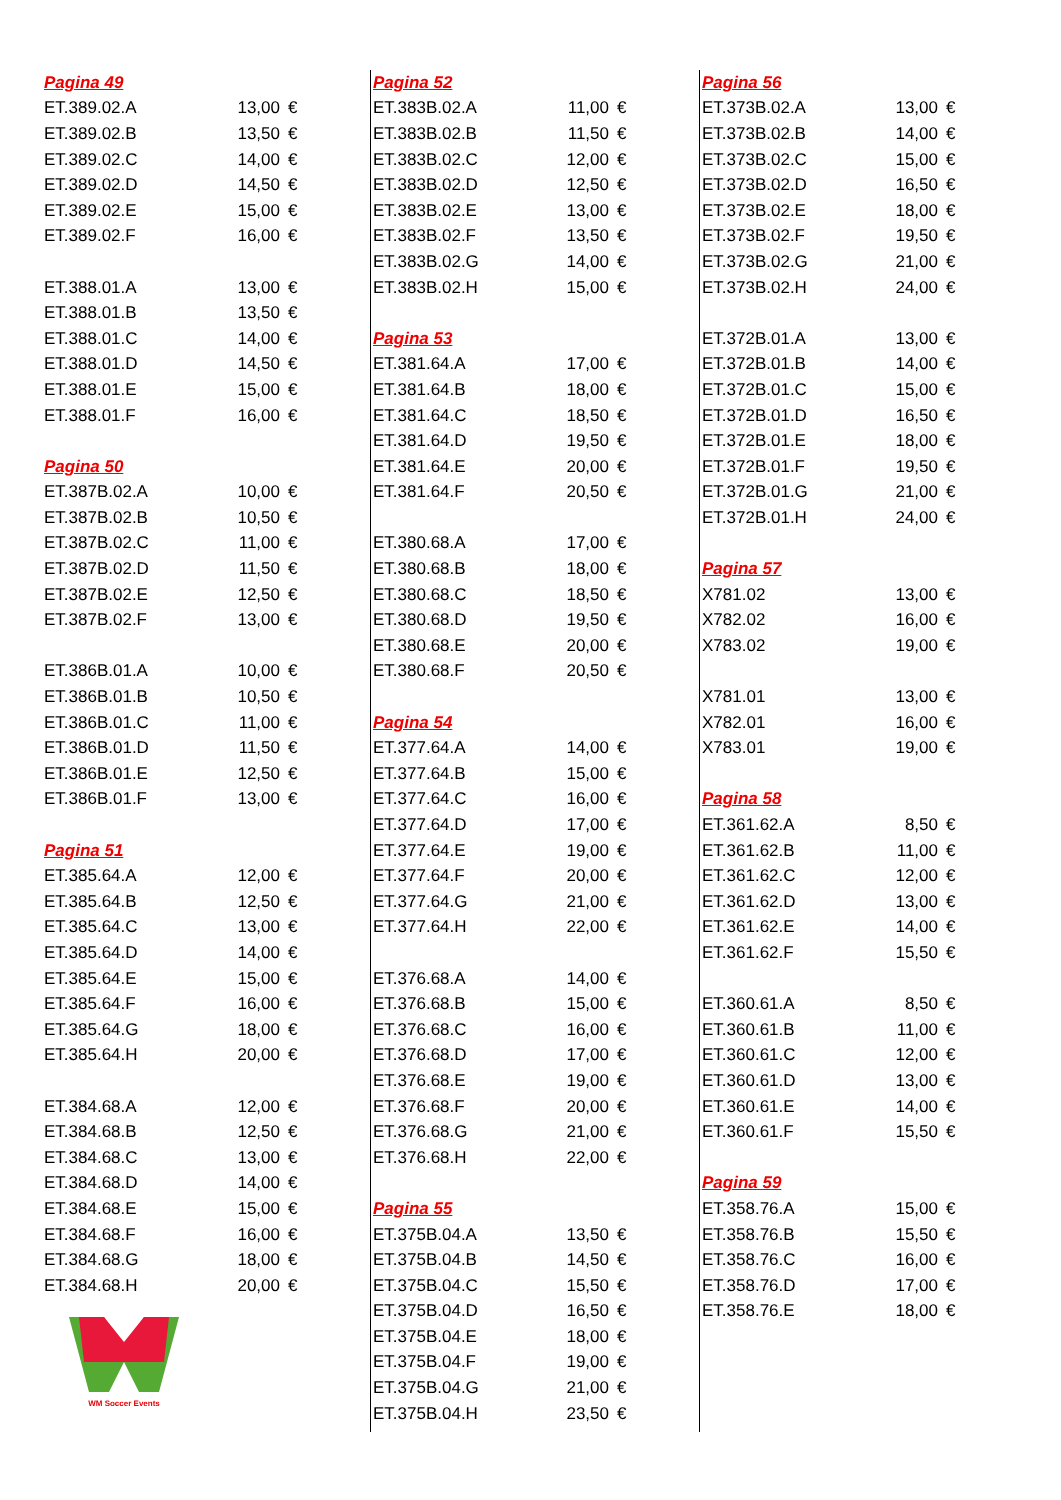| Pagina 49 | | |
| ET.389.02.A | 13,00 | € |
| ET.389.02.B | 13,50 | € |
| ET.389.02.C | 14,00 | € |
| ET.389.02.D | 14,50 | € |
| ET.389.02.E | 15,00 | € |
| ET.389.02.F | 16,00 | € |
| ET.388.01.A | 13,00 | € |
| ET.388.01.B | 13,50 | € |
| ET.388.01.C | 14,00 | € |
| ET.388.01.D | 14,50 | € |
| ET.388.01.E | 15,00 | € |
| ET.388.01.F | 16,00 | € |
| Pagina 50 | | |
| ET.387B.02.A | 10,00 | € |
| ET.387B.02.B | 10,50 | € |
| ET.387B.02.C | 11,00 | € |
| ET.387B.02.D | 11,50 | € |
| ET.387B.02.E | 12,50 | € |
| ET.387B.02.F | 13,00 | € |
| ET.386B.01.A | 10,00 | € |
| ET.386B.01.B | 10,50 | € |
| ET.386B.01.C | 11,00 | € |
| ET.386B.01.D | 11,50 | € |
| ET.386B.01.E | 12,50 | € |
| ET.386B.01.F | 13,00 | € |
| Pagina 51 | | |
| ET.385.64.A | 12,00 | € |
| ET.385.64.B | 12,50 | € |
| ET.385.64.C | 13,00 | € |
| ET.385.64.D | 14,00 | € |
| ET.385.64.E | 15,00 | € |
| ET.385.64.F | 16,00 | € |
| ET.385.64.G | 18,00 | € |
| ET.385.64.H | 20,00 | € |
| ET.384.68.A | 12,00 | € |
| ET.384.68.B | 12,50 | € |
| ET.384.68.C | 13,00 | € |
| ET.384.68.D | 14,00 | € |
| ET.384.68.E | 15,00 | € |
| ET.384.68.F | 16,00 | € |
| ET.384.68.G | 18,00 | € |
| ET.384.68.H | 20,00 | € |
WM Soccer Events
| Pagina 52 | | |
| ET.383B.02.A | 11,00 | € |
| ET.383B.02.B | 11,50 | € |
| ET.383B.02.C | 12,00 | € |
| ET.383B.02.D | 12,50 | € |
| ET.383B.02.E | 13,00 | € |
| ET.383B.02.F | 13,50 | € |
| ET.383B.02.G | 14,00 | € |
| ET.383B.02.H | 15,00 | € |
| Pagina 53 | | |
| ET.381.64.A | 17,00 | € |
| ET.381.64.B | 18,00 | € |
| ET.381.64.C | 18,50 | € |
| ET.381.64.D | 19,50 | € |
| ET.381.64.E | 20,00 | € |
| ET.381.64.F | 20,50 | € |
| ET.380.68.A | 17,00 | € |
| ET.380.68.B | 18,00 | € |
| ET.380.68.C | 18,50 | € |
| ET.380.68.D | 19,50 | € |
| ET.380.68.E | 20,00 | € |
| ET.380.68.F | 20,50 | € |
| Pagina 54 | | |
| ET.377.64.A | 14,00 | € |
| ET.377.64.B | 15,00 | € |
| ET.377.64.C | 16,00 | € |
| ET.377.64.D | 17,00 | € |
| ET.377.64.E | 19,00 | € |
| ET.377.64.F | 20,00 | € |
| ET.377.64.G | 21,00 | € |
| ET.377.64.H | 22,00 | € |
| ET.376.68.A | 14,00 | € |
| ET.376.68.B | 15,00 | € |
| ET.376.68.C | 16,00 | € |
| ET.376.68.D | 17,00 | € |
| ET.376.68.E | 19,00 | € |
| ET.376.68.F | 20,00 | € |
| ET.376.68.G | 21,00 | € |
| ET.376.68.H | 22,00 | € |
| Pagina 55 | | |
| ET.375B.04.A | 13,50 | € |
| ET.375B.04.B | 14,50 | € |
| ET.375B.04.C | 15,50 | € |
| ET.375B.04.D | 16,50 | € |
| ET.375B.04.E | 18,00 | € |
| ET.375B.04.F | 19,00 | € |
| ET.375B.04.G | 21,00 | € |
| ET.375B.04.H | 23,50 | € |
| Pagina 56 | | |
| ET.373B.02.A | 13,00 | € |
| ET.373B.02.B | 14,00 | € |
| ET.373B.02.C | 15,00 | € |
| ET.373B.02.D | 16,50 | € |
| ET.373B.02.E | 18,00 | € |
| ET.373B.02.F | 19,50 | € |
| ET.373B.02.G | 21,00 | € |
| ET.373B.02.H | 24,00 | € |
| ET.372B.01.A | 13,00 | € |
| ET.372B.01.B | 14,00 | € |
| ET.372B.01.C | 15,00 | € |
| ET.372B.01.D | 16,50 | € |
| ET.372B.01.E | 18,00 | € |
| ET.372B.01.F | 19,50 | € |
| ET.372B.01.G | 21,00 | € |
| ET.372B.01.H | 24,00 | € |
| Pagina 57 | | |
| X781.02 | 13,00 | € |
| X782.02 | 16,00 | € |
| X783.02 | 19,00 | € |
| X781.01 | 13,00 | € |
| X782.01 | 16,00 | € |
| X783.01 | 19,00 | € |
| Pagina 58 | | |
| ET.361.62.A | 8,50 | € |
| ET.361.62.B | 11,00 | € |
| ET.361.62.C | 12,00 | € |
| ET.361.62.D | 13,00 | € |
| ET.361.62.E | 14,00 | € |
| ET.361.62.F | 15,50 | € |
| ET.360.61.A | 8,50 | € |
| ET.360.61.B | 11,00 | € |
| ET.360.61.C | 12,00 | € |
| ET.360.61.D | 13,00 | € |
| ET.360.61.E | 14,00 | € |
| ET.360.61.F | 15,50 | € |
| Pagina 59 | | |
| ET.358.76.A | 15,00 | € |
| ET.358.76.B | 15,50 | € |
| ET.358.76.C | 16,00 | € |
| ET.358.76.D | 17,00 | € |
| ET.358.76.E | 18,00 | € |